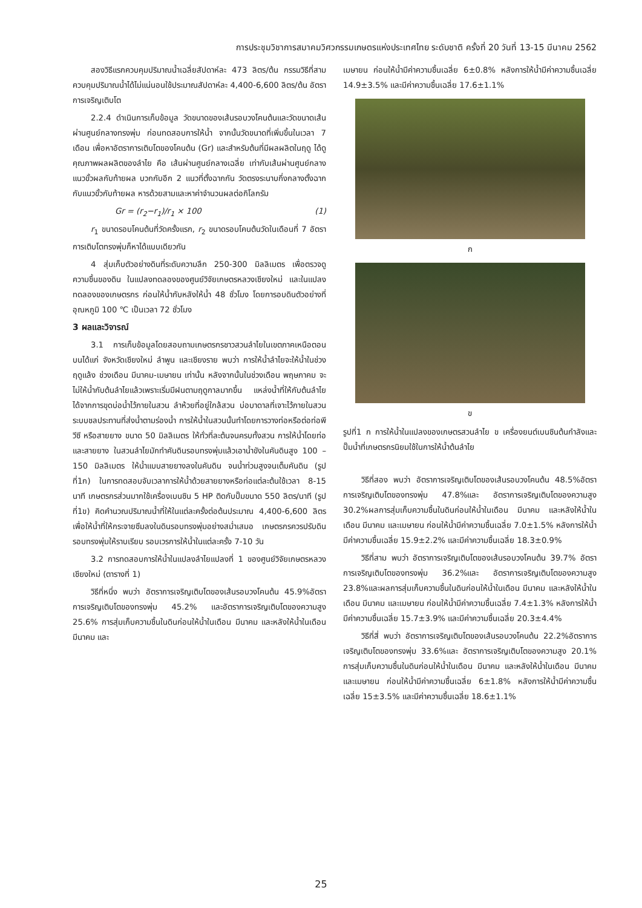การประชุมวิชาการสมาคมวิศวกรรมเกษตรแห่งประเทศไทย ระดับชาติ ครั้งที่ 20 วันที่ 13-15 มีนาคม 2562
สองวิธีแรกควบคุมปริมาณน้ำเฉลี่ยสัปดาห์ละ 473 ลิตร/ต้น กรรมวิธีที่สามควบคุมปริมาณน้ำได้ไม่แน่นอนใช้ประมาณสัปดาห์ละ 4,400-6,600 ลิตร/ต้น อัตราการเจริญเติบโต
2.2.4 ดำเนินการเก็บข้อมูล วัดขนาดของเส้นรอบวงโคนต้นและวัดขนาดเส้นผ่านศูนย์กลางทรงพุ่ม ก่อนทดสอบการให้น้ำ จากนั้นวัดขนาดที่เพิ่มขึ้นในเวลา 7 เดือน เพื่อหาอัตราการเติบโตของโคนต้น (Gr) และสำหรับต้นที่มีผลผลิตในฤดู ได้ดูคุณภาพผลผลิตของลำไย คือ เส้นผ่านศูนย์กลางเฉลี่ย เท่ากับเส้นผ่านศูนย์กลางแนวขั้วผลกับท้ายผล บวกกับอีก 2 แนวที่ตั้งฉากกัน วัดตรงระนาบกึ่งกลางตั้งฉากกับแนวขั้วกับท้ายผล หารด้วยสามและหาค่าจำนวนผลต่อกิโลกรัม
Gr = (r<sub>2</sub>−r<sub>1</sub>)/r<sub>1</sub> × 100 (1)
r<sub>1</sub> ขนาดรอบโคนต้นที่วัดครั้งแรก, r<sub>2</sub> ขนาดรอบโคนต้นวัดในเดือนที่ 7 อัตราการเติบโตทรงพุ่มก็หาได้แบบเดียวกัน
4 สุ่มเก็บตัวอย่างดินที่ระดับความลึก 250-300 มิลลิเมตร เพื่อตรวจดูความชื้นของดิน ในแปลงทดลองของศูนย์วิจัยเกษตรหลวงเชียงใหม่ และในแปลงทดลองของเกษตรกร ก่อนให้น้ำกับหลังให้น้ำ 48 ชั่วโมง โดยการอบดินตัวอย่างที่อุณหภูมิ 100 ℃ เป็นเวลา 72 ชั่วโมง
3 ผลและวิจารณ์
3.1 การเก็บข้อมูลโดยสอบถามเกษตรกรชาวสวนลำไยในเขตภาคเหนือตอนบนได้แก่ จังหวัดเชียงใหม่ ลำพูน และเชียงราย พบว่า การให้น้ำลำไยจะให้น้ำในช่วงฤดูแล้ง ช่วงเดือน มีนาคม-เมษายน เท่านั้น หลังจากนั้นในช่วงเดือน พฤษภาคม จะไม่ให้น้ำกับต้นลำไยแล้วเพราะเริ่มมีฝนตามฤดูกาลมากขึ้น แหล่งน้ำที่ให้กับต้นลำไย ได้จากการขุดบ่อน้ำไว้ภายในสวน ลำห้วยที่อยู่ใกล้สวน บ่อบาดาลที่เจาะไว้ภายในสวน ระบบชลประทานที่ส่งน้ำตามร่องน้ำ การให้น้ำในสวนนั้นทำโดยการวางท่อหรือต่อท่อพีวีซี หรือสายยาง ขนาด 50 มิลลิเมตร ให้ทั่วที่ละต้นจนครบทั้งสวน การให้น้ำโดยท่อและสายยาง ในสวนลำไยมักทำคันดินรอบทรงพุ่มแล้วเอาน้ำขังในคันดินสูง 100 – 150 มิลลิเมตร ให้น้ำแบบสายยางลงในคันดิน จนน้ำท่วมสูงจนเต็มคันดิน (รูปที่1ก) ในการทดสอบจับเวลาการให้น้ำด้วยสายยางหรือท่อแต่ละต้นใช้เวลา 8-15 นาที เกษตรกรส่วนมากใช้เครื่องเบนซิน 5 HP ติดกับปั๊มขนาด 550 ลิตร/นาที (รูปที่1ข) คิดคำนวณปริมาณน้ำที่ให้ในแต่ละครั้งต่อต้นประมาณ 4,400-6,600 ลิตร เพื่อให้น้ำที่ให้กระจายซึมลงในดินรอบทรงพุ่มอย่างสม่ำเสมอ เกษตรกรควรปรับดินรอบทรงพุ่มให้ราบเรียบ รอบเวรการให้น้ำในแต่ละครั้ง 7-10 วัน
3.2 การทดสอบการให้น้ำในแปลงลำไยแปลงที่ 1 ของศูนย์วิจัยเกษตรหลวงเชียงใหม่ (ตารางที่ 1)
วิธีที่หนึ่ง พบว่า อัตราการเจริญเติบโตของเส้นรอบวงโคนต้น 45.9%อัตราการเจริญเติบโตของทรงพุ่ม 45.2% และอัตราการเจริญเติบโตของความสูง 25.6% การสุ่มเก็บความชื้นในดินก่อนให้น้ำในเดือน มีนาคม และหลังให้น้ำในเดือน มีนาคม และ
เมษายน ก่อนให้น้ำมีค่าความชื้นเฉลี่ย 6±0.8% หลังการให้น้ำมีค่าความชื้นเฉลี่ย 14.9±3.5% และมีค่าความชื้นเฉลี่ย 17.6±1.1%
ก
ข
รูปที่1 ก การให้น้ำในแปลงของเกษตรสวนลำไย ข เครื่องยนต์เบนซินต้นกำลังและปั๊มน้ำที่เกษตรกรนิยมใช้ในการให้น้ำต้นลำไย
วิธีที่สอง พบว่า อัตราการเจริญเติบโตของเส้นรอบวงโคนต้น 48.5%อัตราการเจริญเติบโตของทรงพุ่ม 47.8%และ อัตราการเจริญเติบโตของความสูง 30.2%ผลการสุ่มเก็บความชื้นในดินก่อนให้น้ำในเดือน มีนาคม และหลังให้น้ำในเดือน มีนาคม และเมษายน ก่อนให้น้ำมีค่าความชื้นเฉลี่ย 7.0±1.5% หลังการให้น้ำมีค่าความชื้นเฉลี่ย 15.9±2.2% และมีค่าความชื้นเฉลี่ย 18.3±0.9%
วิธีที่สาม พบว่า อัตราการเจริญเติบโตของเส้นรอบวงโคนต้น 39.7% อัตราการเจริญเติบโตของทรงพุ่ม 36.2%และ อัตราการเจริญเติบโตของความสูง 23.8%และผลการสุ่มเก็บความชื้นในดินก่อนให้น้ำในเดือน มีนาคม และหลังให้น้ำในเดือน มีนาคม และเมษายน ก่อนให้น้ำมีค่าความชื้นเฉลี่ย 7.4±1.3% หลังการให้น้ำมีค่าความชื้นเฉลี่ย 15.7±3.9% และมีค่าความชื้นเฉลี่ย 20.3±4.4%
วิธีที่สี่ พบว่า อัตราการเจริญเติบโตของเส้นรอบวงโคนต้น 22.2%อัตราการเจริญเติบโตของทรงพุ่ม 33.6%และ อัตราการเจริญเติบโตของความสูง 20.1% การสุ่มเก็บความชื้นในดินก่อนให้น้ำในเดือน มีนาคม และหลังให้น้ำในเดือน มีนาคม และเมษายน ก่อนให้น้ำมีค่าความชื้นเฉลี่ย 6±1.8% หลังการให้น้ำมีค่าความชื้นเฉลี่ย 15±3.5% และมีค่าความชื้นเฉลี่ย 18.6±1.1%
25